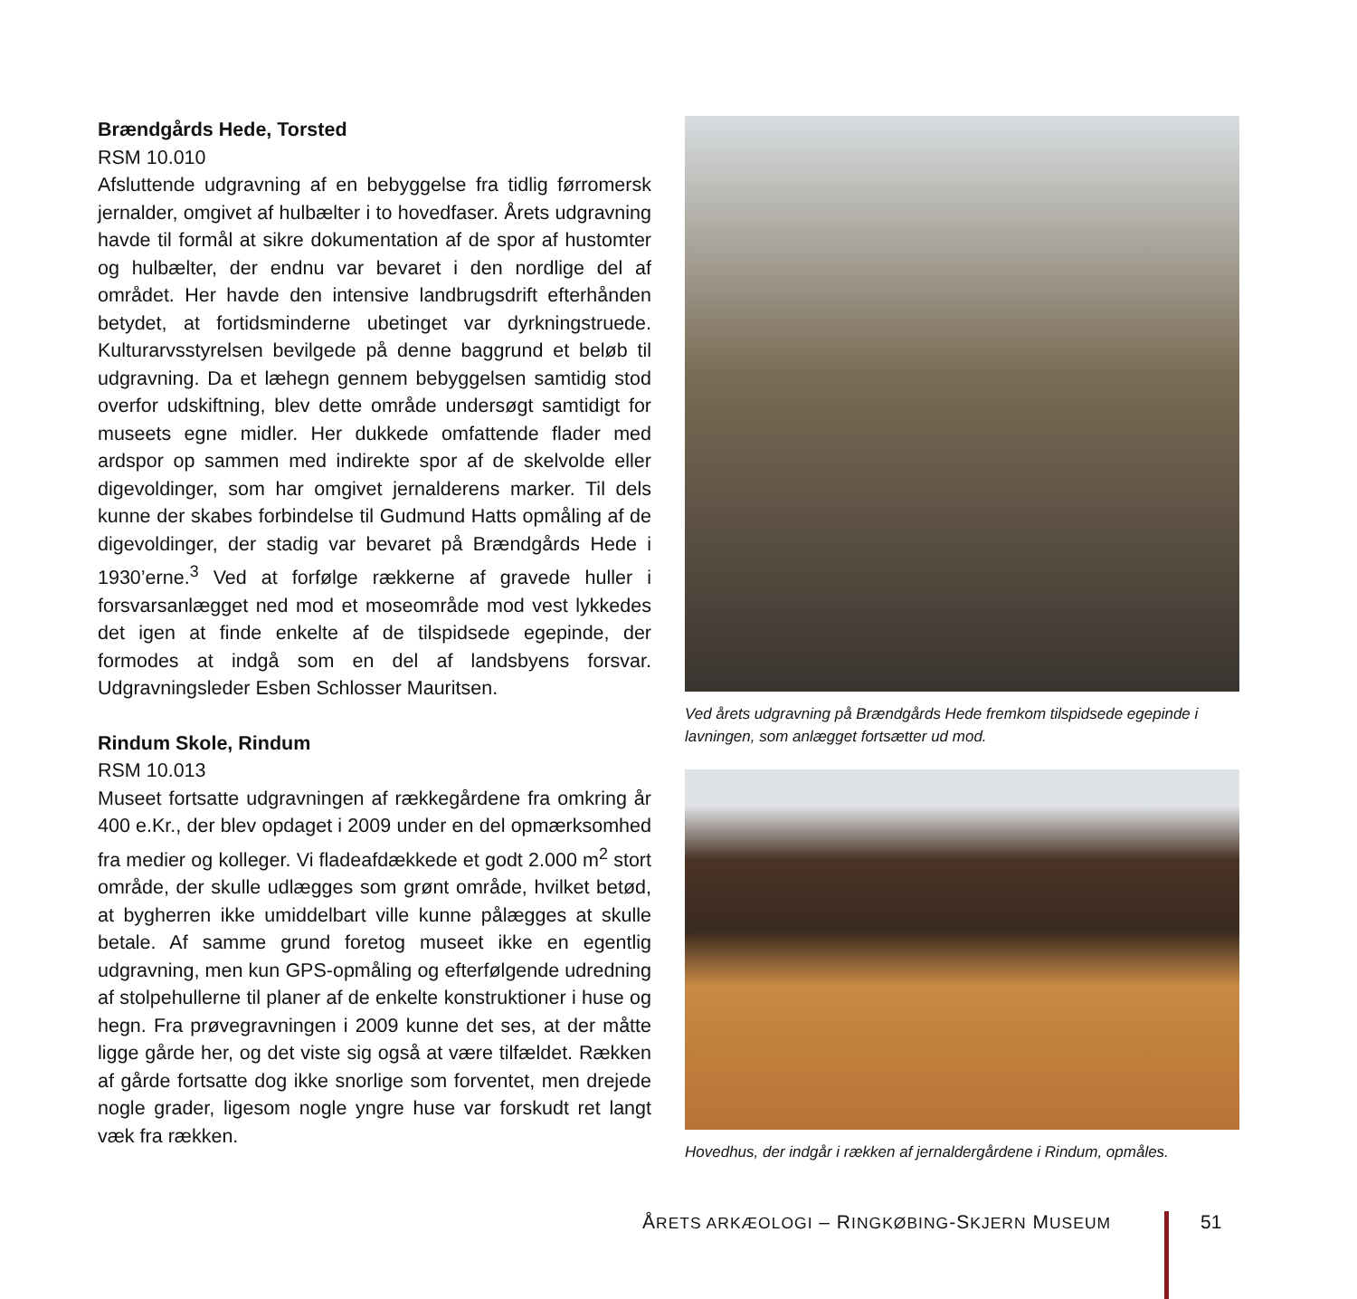Brændgårds Hede, Torsted
RSM 10.010
Afsluttende udgravning af en bebyggelse fra tidlig førromersk jernalder, omgivet af hulbælter i to hovedfaser. Årets udgravning havde til formål at sikre dokumentation af de spor af hustomter og hulbælter, der endnu var bevaret i den nordlige del af området. Her havde den intensive landbrugsdrift efterhånden betydet, at fortidsminderne ubetinget var dyrkningstruede. Kulturarvsstyrelsen bevilgede på denne baggrund et beløb til udgravning. Da et læhegn gennem bebyggelsen samtidig stod overfor udskiftning, blev dette område undersøgt samtidigt for museets egne midler. Her dukkede omfattende flader med ardspor op sammen med indirekte spor af de skelvolde eller digevoldinger, som har omgivet jernalderens marker. Til dels kunne der skabes forbindelse til Gudmund Hatts opmåling af de digevoldinger, der stadig var bevaret på Brændgårds Hede i 1930’erne.<sup>3</sup> Ved at forfølge rækkerne af gravede huller i forsvarsanlægget ned mod et moseområde mod vest lykkedes det igen at finde enkelte af de tilspidsede egepinde, der formodes at indgå som en del af landsbyens forsvar. Udgravningsleder Esben Schlosser Mauritsen.
Rindum Skole, Rindum
RSM 10.013
Museet fortsatte udgravningen af rækkegårdene fra omkring år 400 e.Kr., der blev opdaget i 2009 under en del opmærksomhed fra medier og kolleger. Vi fladeafdækkede et godt 2.000 m<sup>2</sup> stort område, der skulle udlægges som grønt område, hvilket betød, at bygherren ikke umiddelbart ville kunne pålægges at skulle betale. Af samme grund foretog museet ikke en egentlig udgravning, men kun GPS-opmåling og efterfølgende udredning af stolpehullerne til planer af de enkelte konstruktioner i huse og hegn. Fra prøvegravningen i 2009 kunne det ses, at der måtte ligge gårde her, og det viste sig også at være tilfældet. Rækken af gårde fortsatte dog ikke snorlige som forventet, men drejede nogle grader, ligesom nogle yngre huse var forskudt ret langt væk fra rækken.
Ved årets udgravning på Brændgårds Hede fremkom tilspidsede egepinde i lavningen, som anlægget fortsætter ud mod.
Hovedhus, der indgår i rækken af jernaldergårdene i Rindum, opmåles.
ÅRETS ARKÆOLOGI – RINGKØBING-SKJERN MUSEUM
51